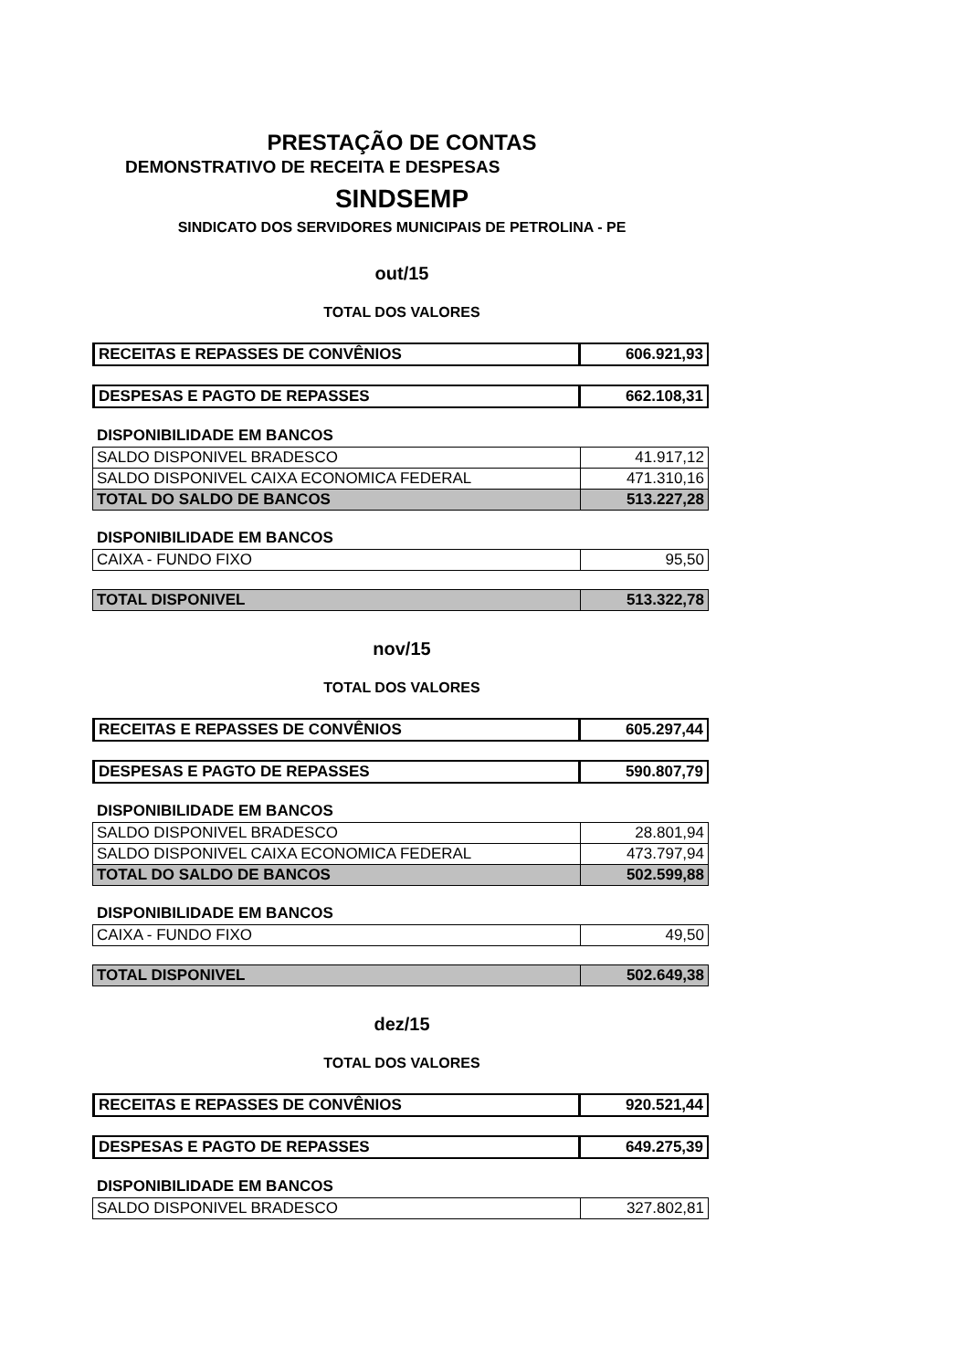PRESTAÇÃO DE CONTAS
DEMONSTRATIVO DE RECEITA E DESPESAS
SINDSEMP
SINDICATO DOS SERVIDORES MUNICIPAIS DE PETROLINA - PE
out/15
TOTAL DOS VALORES
| RECEITAS E REPASSES DE CONVÊNIOS | 606.921,93 |
| DESPESAS E PAGTO DE REPASSES | 662.108,31 |
DISPONIBILIDADE EM BANCOS
| SALDO DISPONIVEL BRADESCO | 41.917,12 |
| SALDO DISPONIVEL CAIXA ECONOMICA FEDERAL | 471.310,16 |
| TOTAL DO SALDO DE BANCOS | 513.227,28 |
DISPONIBILIDADE EM BANCOS
| CAIXA - FUNDO FIXO | 95,50 |
| TOTAL DISPONIVEL | 513.322,78 |
nov/15
TOTAL DOS VALORES
| RECEITAS E REPASSES DE CONVÊNIOS | 605.297,44 |
| DESPESAS E PAGTO DE REPASSES | 590.807,79 |
DISPONIBILIDADE EM BANCOS
| SALDO DISPONIVEL BRADESCO | 28.801,94 |
| SALDO DISPONIVEL CAIXA ECONOMICA FEDERAL | 473.797,94 |
| TOTAL DO SALDO DE BANCOS | 502.599,88 |
DISPONIBILIDADE EM BANCOS
| CAIXA - FUNDO FIXO | 49,50 |
| TOTAL DISPONIVEL | 502.649,38 |
dez/15
TOTAL DOS VALORES
| RECEITAS E REPASSES DE CONVÊNIOS | 920.521,44 |
| DESPESAS E PAGTO DE REPASSES | 649.275,39 |
DISPONIBILIDADE EM BANCOS
| SALDO DISPONIVEL BRADESCO | 327.802,81 |